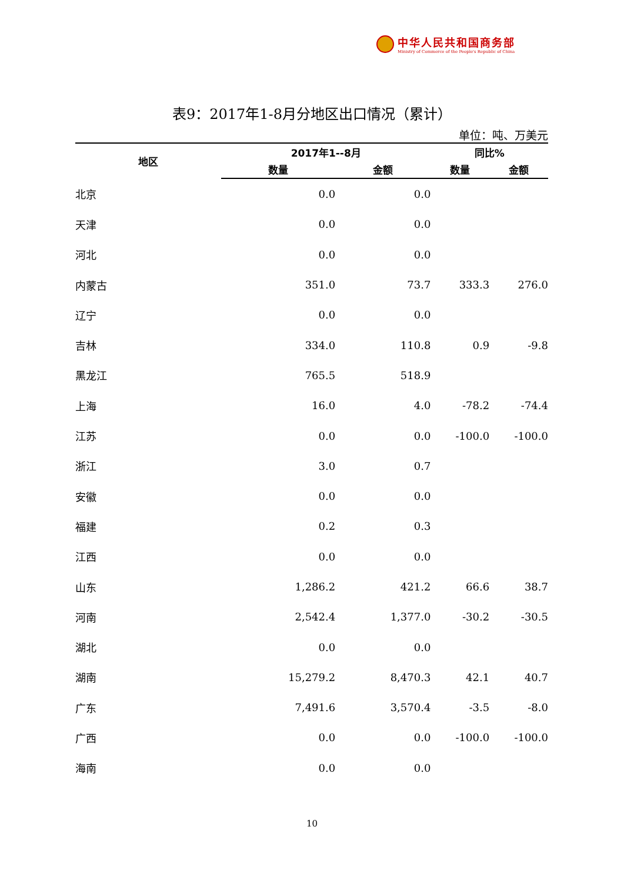中华人民共和国商务部
Ministry of Commerce of the People's Republic of China
表9：2017年1-8月分地区出口情况（累计）
单位：吨、万美元
| 地区 | 2017年1--8月 | | 同比% | |
| --- | --- | --- | --- | --- |
| | 数量 | 金额 | 数量 | 金额 |
| 北京 | 0.0 | 0.0 | | |
| 天津 | 0.0 | 0.0 | | |
| 河北 | 0.0 | 0.0 | | |
| 内蒙古 | 351.0 | 73.7 | 333.3 | 276.0 |
| 辽宁 | 0.0 | 0.0 | | |
| 吉林 | 334.0 | 110.8 | 0.9 | -9.8 |
| 黑龙江 | 765.5 | 518.9 | | |
| 上海 | 16.0 | 4.0 | -78.2 | -74.4 |
| 江苏 | 0.0 | 0.0 | -100.0 | -100.0 |
| 浙江 | 3.0 | 0.7 | | |
| 安徽 | 0.0 | 0.0 | | |
| 福建 | 0.2 | 0.3 | | |
| 江西 | 0.0 | 0.0 | | |
| 山东 | 1,286.2 | 421.2 | 66.6 | 38.7 |
| 河南 | 2,542.4 | 1,377.0 | -30.2 | -30.5 |
| 湖北 | 0.0 | 0.0 | | |
| 湖南 | 15,279.2 | 8,470.3 | 42.1 | 40.7 |
| 广东 | 7,491.6 | 3,570.4 | -3.5 | -8.0 |
| 广西 | 0.0 | 0.0 | -100.0 | -100.0 |
| 海南 | 0.0 | 0.0 | | |
10